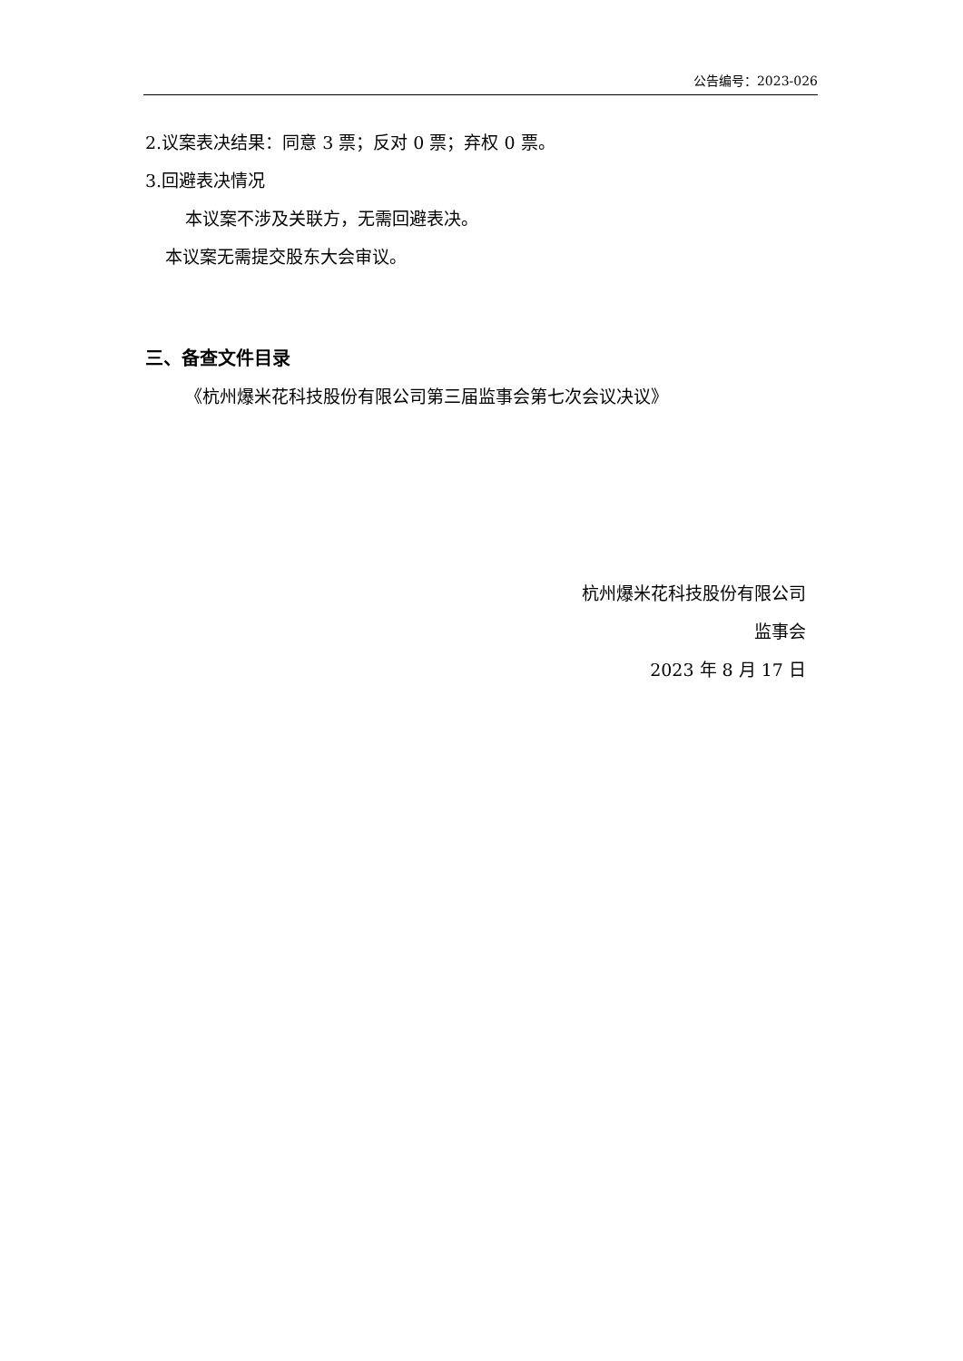公告编号：2023-026
2.议案表决结果：同意 3 票；反对 0 票；弃权 0 票。
3.回避表决情况
本议案不涉及关联方，无需回避表决。
本议案无需提交股东大会审议。
三、备查文件目录
《杭州爆米花科技股份有限公司第三届监事会第七次会议决议》
杭州爆米花科技股份有限公司
监事会
2023 年 8 月 17 日